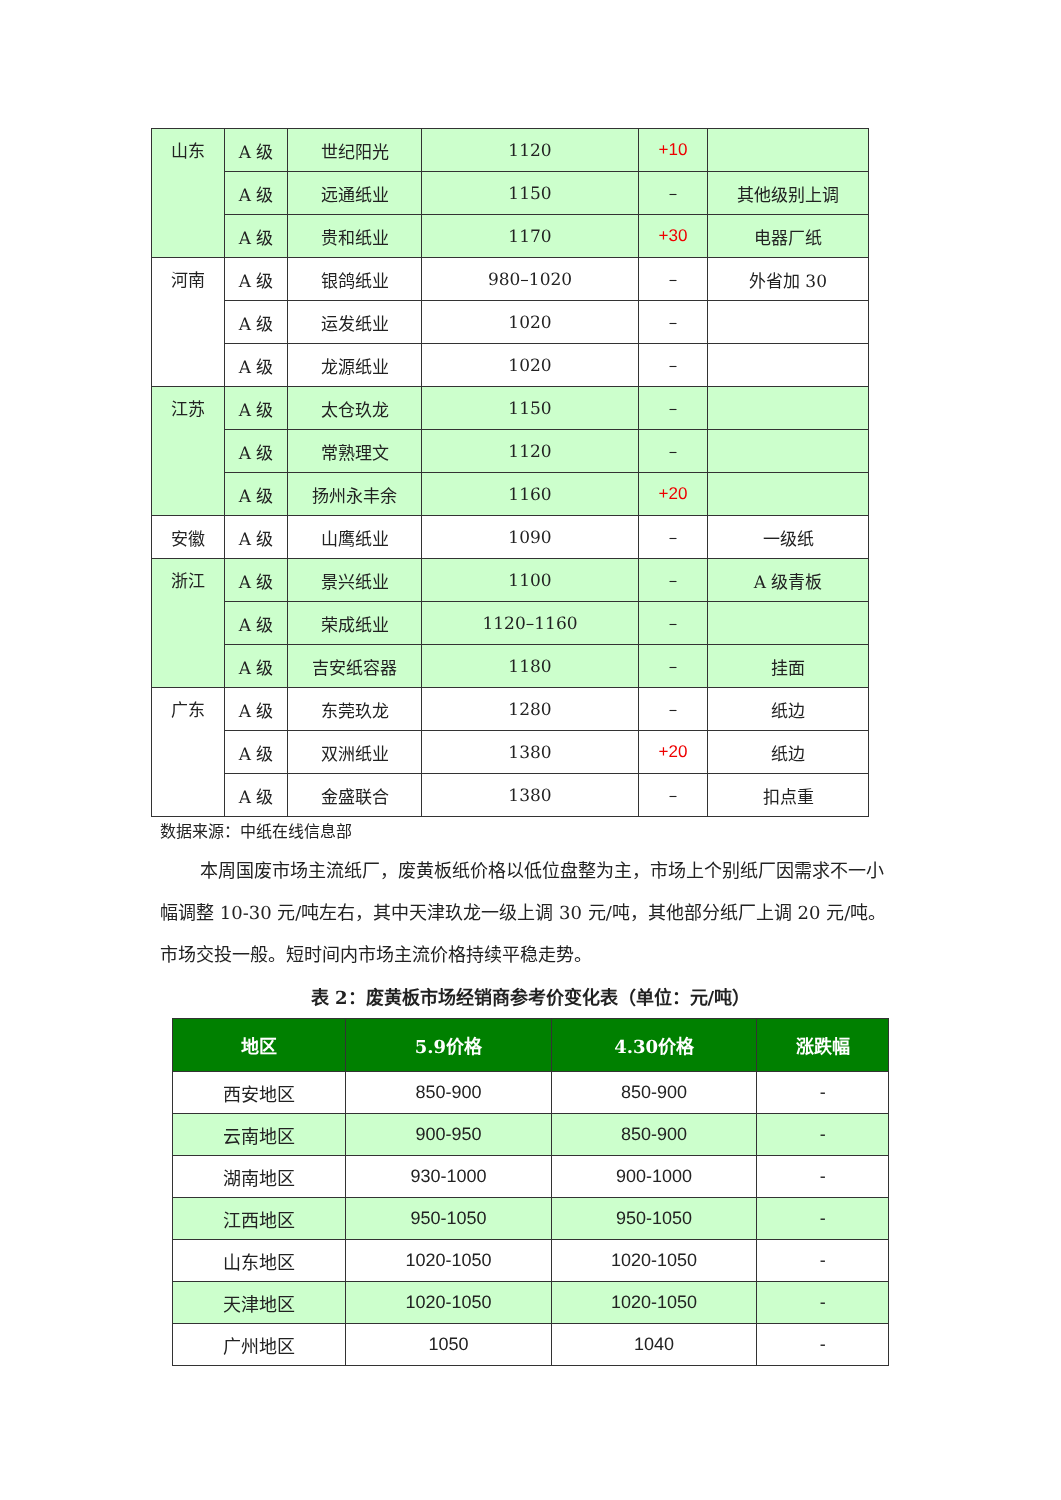| 山东 | A 级 | 世纪阳光 | 1120 | +10 | |
| | A 级 | 远通纸业 | 1150 | – | 其他级别上调 |
| | A 级 | 贵和纸业 | 1170 | +30 | 电器厂纸 |
| 河南 | A 级 | 银鸽纸业 | 980–1020 | – | 外省加 30 |
| | A 级 | 运发纸业 | 1020 | – | |
| | A 级 | 龙源纸业 | 1020 | – | |
| 江苏 | A 级 | 太仓玖龙 | 1150 | – | |
| | A 级 | 常熟理文 | 1120 | – | |
| | A 级 | 扬州永丰余 | 1160 | +20 | |
| 安徽 | A 级 | 山鹰纸业 | 1090 | – | 一级纸 |
| 浙江 | A 级 | 景兴纸业 | 1100 | – | A 级青板 |
| | A 级 | 荣成纸业 | 1120–1160 | – | |
| | A 级 | 吉安纸容器 | 1180 | – | 挂面 |
| 广东 | A 级 | 东莞玖龙 | 1280 | – | 纸边 |
| | A 级 | 双洲纸业 | 1380 | +20 | 纸边 |
| | A 级 | 金盛联合 | 1380 | – | 扣点重 |
数据来源：中纸在线信息部
本周国废市场主流纸厂，废黄板纸价格以低位盘整为主，市场上个别纸厂因需求不一小幅调整 10-30 元/吨左右，其中天津玖龙一级上调 30 元/吨，其他部分纸厂上调 20 元/吨。市场交投一般。短时间内市场主流价格持续平稳走势。
表 2：废黄板市场经销商参考价变化表（单位：元/吨）
| 地区 | 5.9价格 | 4.30价格 | 涨跌幅 |
| --- | --- | --- | --- |
| 西安地区 | 850-900 | 850-900 | - |
| 云南地区 | 900-950 | 850-900 | - |
| 湖南地区 | 930-1000 | 900-1000 | - |
| 江西地区 | 950-1050 | 950-1050 | - |
| 山东地区 | 1020-1050 | 1020-1050 | - |
| 天津地区 | 1020-1050 | 1020-1050 | - |
| 广州地区 | 1050 | 1040 | - |